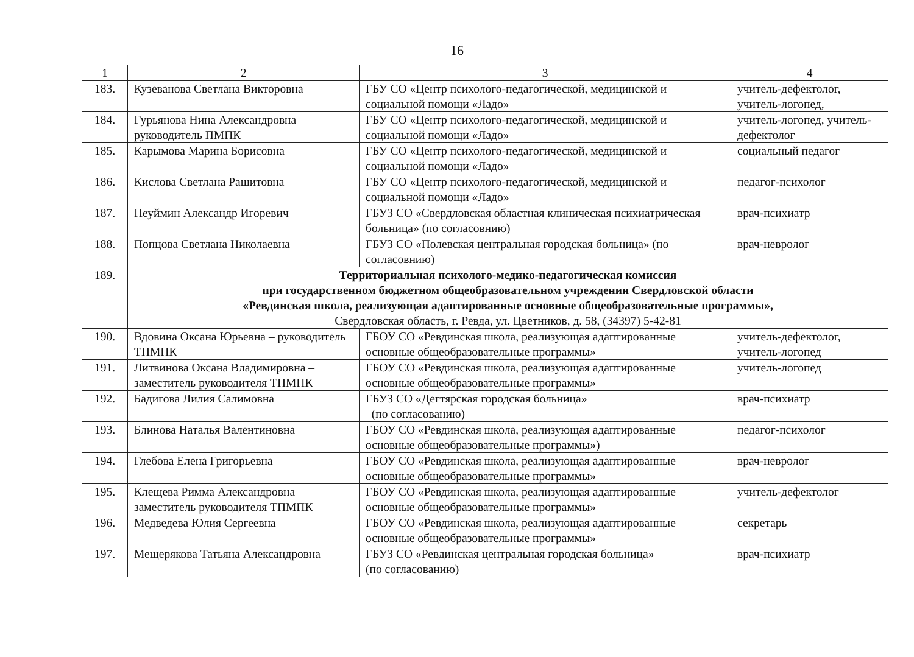16
| 1 | 2 | 3 | 4 |
| --- | --- | --- | --- |
| 183. | Кузеванова Светлана Викторовна | ГБУ СО «Центр психолого-педагогической, медицинской и социальной помощи «Ладо» | учитель-дефектолог, учитель-логопед, |
| 184. | Гурьянова Нина Александровна – руководитель ПМПК | ГБУ СО «Центр психолого-педагогической, медицинской и социальной помощи «Ладо» | учитель-логопед, учитель-дефектолог |
| 185. | Карымова Марина Борисовна | ГБУ СО «Центр психолого-педагогической, медицинской и социальной помощи «Ладо» | социальный педагог |
| 186. | Кислова Светлана Рашитовна | ГБУ СО «Центр психолого-педагогической, медицинской и социальной помощи «Ладо» | педагог-психолог |
| 187. | Неуймин Александр Игоревич | ГБУЗ СО «Свердловская областная клиническая психиатрическая больница» (по согласовнию) | врач-психиатр |
| 188. | Попцова Светлана Николаевна | ГБУЗ СО «Полевская центральная городская больница» (по согласовнию) | врач-невролог |
| 189. | Территориальная психолого-медико-педагогическая комиссия при государственном бюджетном общеобразовательном учреждении Свердловской области «Ревдинская школа, реализующая адаптированные основные общеобразовательные программы», Свердловская область, г. Ревда, ул. Цветников, д. 58, (34397) 5-42-81 | | |
| 190. | Вдовина Оксана Юрьевна – руководитель ТПМПК | ГБОУ СО «Ревдинская школа, реализующая адаптированные основные общеобразовательные программы» | учитель-дефектолог, учитель-логопед |
| 191. | Литвинова Оксана Владимировна – заместитель руководителя ТПМПК | ГБОУ СО «Ревдинская школа, реализующая адаптированные основные общеобразовательные программы» | учитель-логопед |
| 192. | Бадигова Лилия Салимовна | ГБУЗ СО «Дегтярская городская больница» (по согласованию) | врач-психиатр |
| 193. | Блинова Наталья Валентиновна | ГБОУ СО «Ревдинская школа, реализующая адаптированные основные общеобразовательные программы») | педагог-психолог |
| 194. | Глебова Елена Григорьевна | ГБОУ СО «Ревдинская школа, реализующая адаптированные основные общеобразовательные программы» | врач-невролог |
| 195. | Клещева Римма Александровна – заместитель руководителя ТПМПК | ГБОУ СО «Ревдинская школа, реализующая адаптированные основные общеобразовательные программы» | учитель-дефектолог |
| 196. | Медведева Юлия Сергеевна | ГБОУ СО «Ревдинская школа, реализующая адаптированные основные общеобразовательные программы» | секретарь |
| 197. | Мещерякова Татьяна Александровна | ГБУЗ СО «Ревдинская центральная городская больница» (по согласованию) | врач-психиатр |